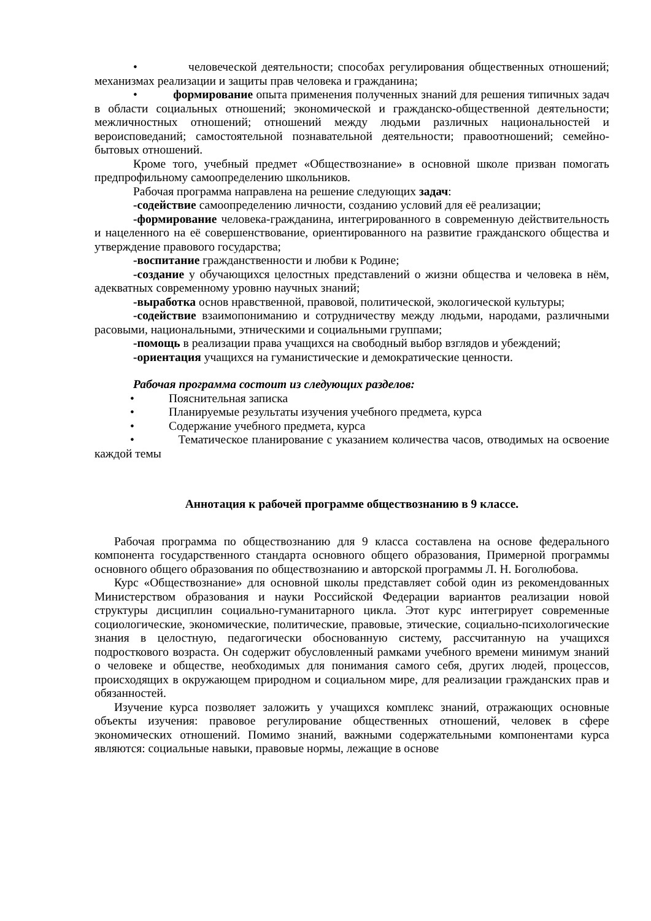• человеческой деятельности; способах регулирования общественных отношений; механизмах реализации и защиты прав человека и гражданина;
• формирование опыта применения полученных знаний для решения типичных задач в области социальных отношений; экономической и гражданско-общественной деятельности; межличностных отношений; отношений между людьми различных национальностей и вероисповеданий; самостоятельной познавательной деятельности; правоотношений; семейно-бытовых отношений.
Кроме того, учебный предмет «Обществознание» в основной школе призван помогать предпрофильному самоопределению школьников.
Рабочая программа направлена на решение следующих задач:
-содействие самоопределению личности, созданию условий для её реализации;
-формирование человека-гражданина, интегрированного в современную действительность и нацеленного на её совершенствование, ориентированного на развитие гражданского общества и утверждение правового государства;
-воспитание гражданственности и любви к Родине;
-создание у обучающихся целостных представлений о жизни общества и человека в нём, адекватных современному уровню научных знаний;
-выработка основ нравственной, правовой, политической, экологической культуры;
-содействие взаимопониманию и сотрудничеству между людьми, народами, различными расовыми, национальными, этническими и социальными группами;
-помощь в реализации права учащихся на свободный выбор взглядов и убеждений;
-ориентация учащихся на гуманистические и демократические ценности.
Рабочая программа состоит из следующих разделов:
• Пояснительная записка
• Планируемые результаты изучения учебного предмета, курса
• Содержание учебного предмета, курса
• Тематическое планирование с указанием количества часов, отводимых на освоение каждой темы
Аннотация к рабочей программе обществознанию в 9 классе.
Рабочая программа по обществознанию для 9 класса составлена на основе федерального компонента государственного стандарта основного общего образования, Примерной программы основного общего образования по обществознанию и авторской программы Л. Н. Боголюбова.
Курс «Обществознание» для основной школы представляет собой один из рекомендованных Министерством образования и науки Российской Федерации вариантов реализации новой структуры дисциплин социально-гуманитарного цикла. Этот курс интегрирует современные социологические, экономические, политические, правовые, этические, социально-психологические знания в целостную, педагогически обоснованную систему, рассчитанную на учащихся подросткового возраста. Он содержит обусловленный рамками учебного времени минимум знаний о человеке и обществе, необходимых для понимания самого себя, других людей, процессов, происходящих в окружающем природном и социальном мире, для реализации гражданских прав и обязанностей.
Изучение курса позволяет заложить у учащихся комплекс знаний, отражающих основные объекты изучения: правовое регулирование общественных отношений, человек в сфере экономических отношений. Помимо знаний, важными содержательными компонентами курса являются: социальные навыки, правовые нормы, лежащие в основе